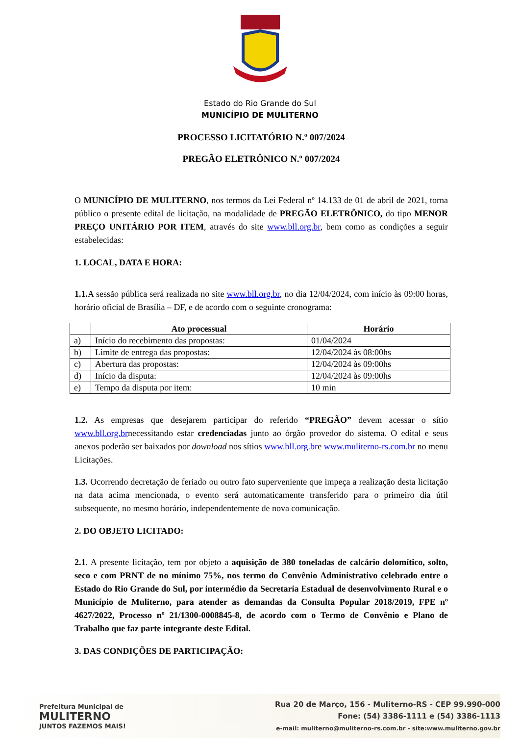Estado do Rio Grande do Sul
MUNICÍPIO DE MULITERNO
PROCESSO LICITATÓRIO N.º 007/2024
PREGÃO ELETRÔNICO N.º 007/2024
O MUNICÍPIO DE MULITERNO, nos termos da Lei Federal nº 14.133 de 01 de abril de 2021, torna público o presente edital de licitação, na modalidade de PREGÃO ELETRÔNICO, do tipo MENOR PREÇO UNITÁRIO POR ITEM, através do site www.bll.org.br, bem como as condições a seguir estabelecidas:
1. LOCAL, DATA E HORA:
1.1. A sessão pública será realizada no site www.bll.org.br, no dia 12/04/2024, com início às 09:00 horas, horário oficial de Brasília – DF, e de acordo com o seguinte cronograma:
| | Ato processual | Horário |
| --- | --- | --- |
| a) | Início do recebimento das propostas: | 01/04/2024 |
| b) | Limite de entrega das propostas: | 12/04/2024 às 08:00hs |
| c) | Abertura das propostas: | 12/04/2024 às 09:00hs |
| d) | Início da disputa: | 12/04/2024 às 09:00hs |
| e) | Tempo da disputa por item: | 10 min |
1.2. As empresas que desejarem participar do referido “PREGÃO” devem acessar o sítio www.bll.org.brnecessitando estar credenciadas junto ao órgão provedor do sistema. O edital e seus anexos poderão ser baixados por download nos sítios www.bll.org.bre www.muliterno-rs.com.br no menu Licitações.
1.3. Ocorrendo decretação de feriado ou outro fato superveniente que impeça a realização desta licitação na data acima mencionada, o evento será automaticamente transferido para o primeiro dia útil subsequente, no mesmo horário, independentemente de nova comunicação.
2. DO OBJETO LICITADO:
2.1. A presente licitação, tem por objeto a aquisição de 380 toneladas de calcário dolomítico, solto, seco e com PRNT de no mínimo 75%, nos termo do Convênio Administrativo celebrado entre o Estado do Rio Grande do Sul, por intermédio da Secretaria Estadual de desenvolvimento Rural e o Município de Muliterno, para atender as demandas da Consulta Popular 2018/2019, FPE nº 4627/2022, Processo nº 21/1300-0008845-8, de acordo com o Termo de Convênio e Plano de Trabalho que faz parte integrante deste Edital.
3. DAS CONDIÇÕES DE PARTICIPAÇÃO:
Prefeitura Municipal de
MULITERNO
JUNTOS FAZEMOS MAIS!
Rua 20 de Março, 156 - Muliterno-RS - CEP 99.990-000
Fone: (54) 3386-1111 e (54) 3386-1113
e-mail: muliterno@muliterno-rs.com.br - site:www.muliterno.gov.br